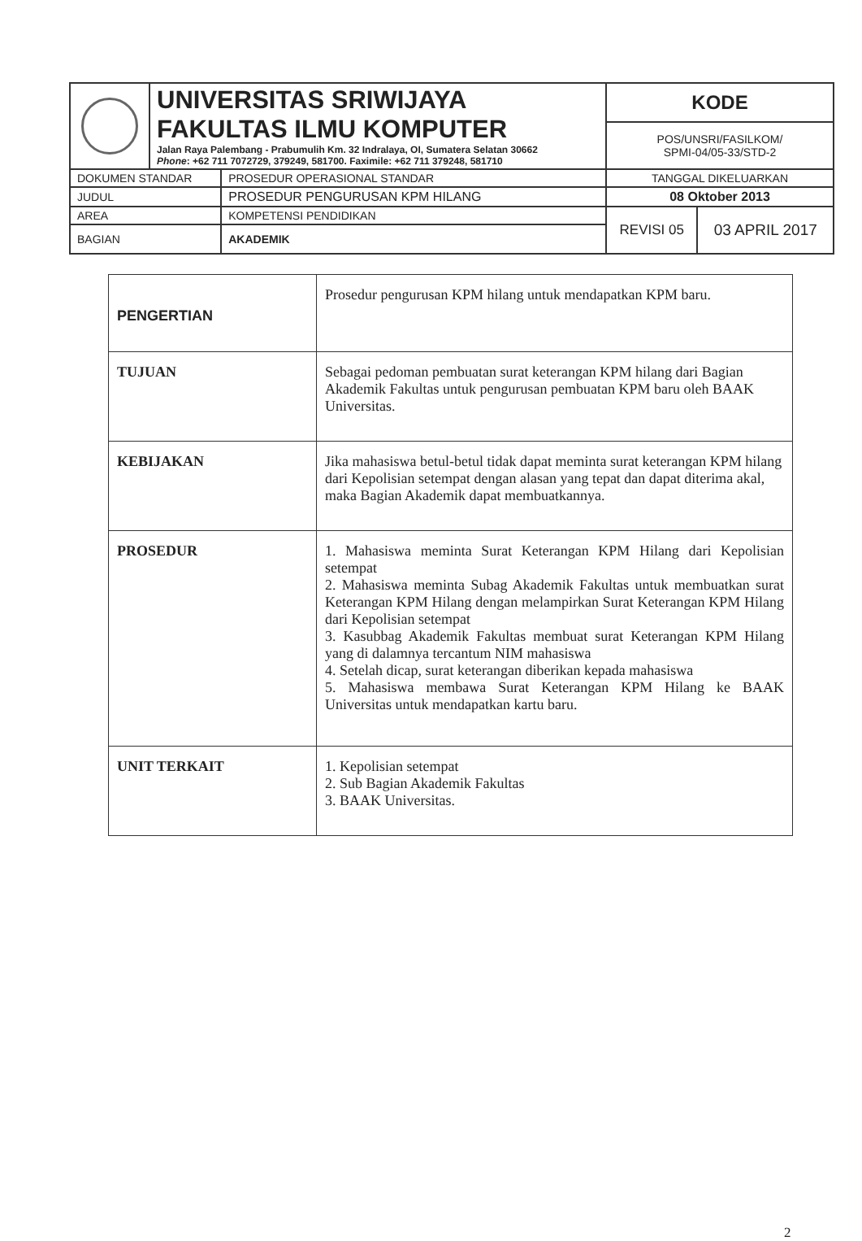| | UNIVERSITAS SRIWIJAYA FAKULTAS ILMU KOMPUTER Jalan Raya Palembang - Prabumulih Km. 32 Indralaya, OI, Sumatera Selatan 30662 Phone : +62 711 7072729, 379249, 581700. Faximile: +62 711 379248, 581710 | | KODE | |
| | | | POS/UNSRI/FASILKOM/ SPMI-04/05-33/STD-2 | |
| DOKUMEN STANDAR | | PROSEDUR OPERASIONAL STANDAR | TANGGAL DIKELUARKAN | |
| JUDUL | | PROSEDUR PENGURUSAN KPM HILANG | 08 Oktober 2013 | |
| AREA | | KOMPETENSI PENDIDIKAN | REVISI 05 | 03 APRIL 2017 |
| BAGIAN | | AKADEMIK | | |
| PENGERTIAN | Prosedur pengurusan KPM hilang untuk mendapatkan KPM baru. |
| TUJUAN | Sebagai pedoman pembuatan surat keterangan KPM hilang dari Bagian Akademik Fakultas untuk pengurusan pembuatan KPM baru oleh BAAK Universitas. |
| KEBIJAKAN | Jika mahasiswa betul-betul tidak dapat meminta surat keterangan KPM hilang dari Kepolisian setempat dengan alasan yang tepat dan dapat diterima akal, maka Bagian Akademik dapat membuatkannya. |
| PROSEDUR | 1. Mahasiswa meminta Surat Keterangan KPM Hilang dari Kepolisian setempat 2. Mahasiswa meminta Subag Akademik Fakultas untuk membuatkan surat Keterangan KPM Hilang dengan melampirkan Surat Keterangan KPM Hilang dari Kepolisian setempat 3. Kasubbag Akademik Fakultas membuat surat Keterangan KPM Hilang yang di dalamnya tercantum NIM mahasiswa 4. Setelah dicap, surat keterangan diberikan kepada mahasiswa 5. Mahasiswa membawa Surat Keterangan KPM Hilang ke BAAK Universitas untuk mendapatkan kartu baru. |
| UNIT TERKAIT | 1. Kepolisian setempat 2. Sub Bagian Akademik Fakultas 3. BAAK Universitas. |
2